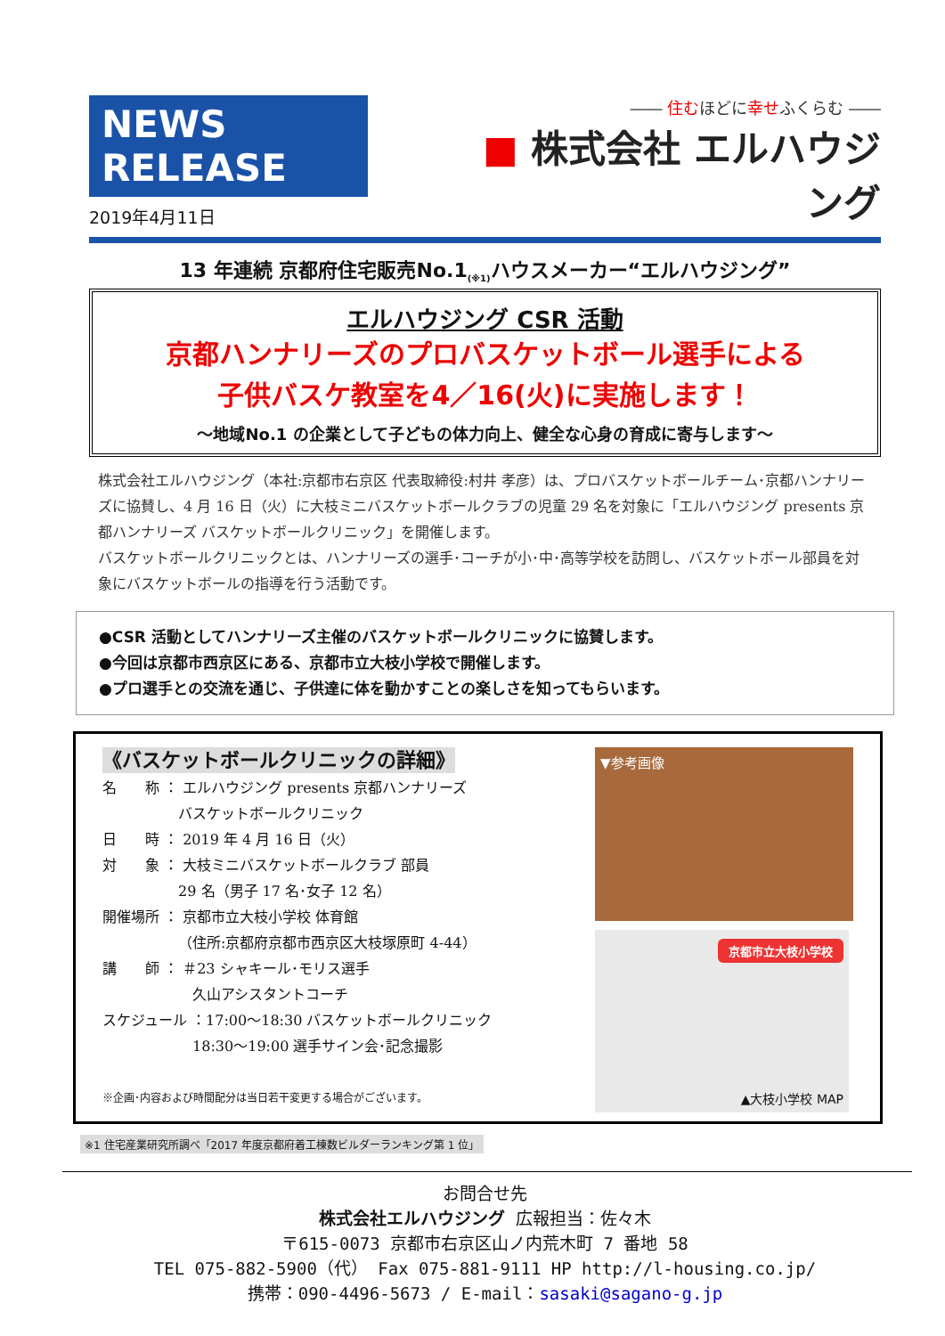NEWS RELEASE
2019年4月11日
―― 住むほどに幸せふくらむ ――
■ 株式会社 エルハウジング
13 年連続 京都府住宅販売No.1<sub>(※1)</sub>ハウスメーカー“エルハウジング”
エルハウジング CSR 活動
京都ハンナリーズのプロバスケットボール選手による
子供バスケ教室を4／16(火)に実施します！
～地域No.1 の企業として子どもの体力向上、健全な心身の育成に寄与します～
株式会社エルハウジング（本社:京都市右京区 代表取締役:村井 孝彦）は、プロバスケットボールチーム･京都ハンナリーズに協賛し、4 月 16 日（火）に大枝ミニバスケットボールクラブの児童 29 名を対象に「エルハウジング presents 京都ハンナリーズ バスケットボールクリニック」を開催します。
バスケットボールクリニックとは、ハンナリーズの選手･コーチが小･中･高等学校を訪問し、バスケットボール部員を対象にバスケットボールの指導を行う活動です。
●CSR 活動としてハンナリーズ主催のバスケットボールクリニックに協賛します。
●今回は京都市西京区にある、京都市立大枝小学校で開催します。
●プロ選手との交流を通じ、子供達に体を動かすことの楽しさを知ってもらいます。
《バスケットボールクリニックの詳細》
名　　称 ： エルハウジング presents 京都ハンナリーズ
　　　　　 バスケットボールクリニック
日　　時 ： 2019 年 4 月 16 日（火）
対　　象 ： 大枝ミニバスケットボールクラブ 部員
　　　　　 29 名（男子 17 名･女子 12 名）
開催場所 ： 京都市立大枝小学校 体育館
　　　　　 （住所:京都府京都市西京区大枝塚原町 4-44）
講　　師 ： ＃23 シャキール･モリス選手
　　　　　　 久山アシスタントコーチ
スケジュール ：17:00～18:30 バスケットボールクリニック
　　　　　　 18:30～19:00 選手サイン会･記念撮影
※企画･内容および時間配分は当日若干変更する場合がございます。
▼参考画像
京都市立大枝小学校
▲大枝小学校 MAP
※1 住宅産業研究所調べ「2017 年度京都府着工棟数ビルダーランキング第 1 位」
お問合せ先
株式会社エルハウジング 広報担当：佐々木
〒615-0073 京都市右京区山ノ内荒木町 7 番地 58
TEL 075-882-5900（代） Fax 075-881-9111 HP http://l-housing.co.jp/
携帯：090-4496-5673 / E-mail：sasaki@sagano-g.jp